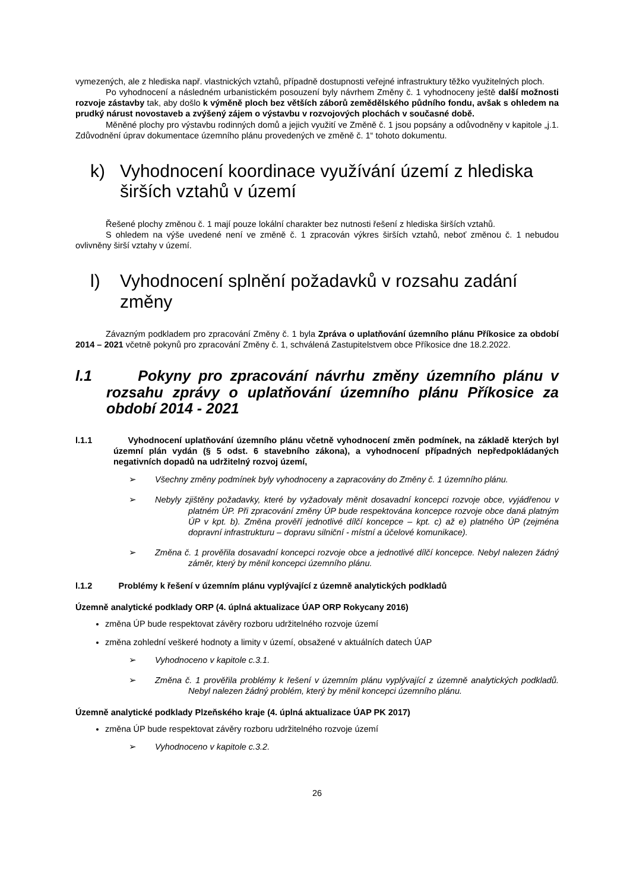vymezených, ale z hlediska např. vlastnických vztahů, případně dostupnosti veřejné infrastruktury těžko využitelných ploch.
Po vyhodnocení a následném urbanistickém posouzení byly návrhem Změny č. 1 vyhodnoceny ještě další možnosti rozvoje zástavby tak, aby došlo k výměně ploch bez větších záborů zemědělského půdního fondu, avšak s ohledem na prudký nárust novostaveb a zvýšený zájem o výstavbu v rozvojových plochách v současné době.
Měněné plochy pro výstavbu rodinných domů a jejich využití ve Změně č. 1 jsou popsány a odůvodněny v kapitole „j.1. Zdůvodnění úprav dokumentace územního plánu provedených ve změně č. 1“ tohoto dokumentu.
k) Vyhodnocení koordinace využívání území z hlediska širších vztahů v území
Řešené plochy změnou č. 1 mají pouze lokální charakter bez nutnosti řešení z hlediska širších vztahů.
S ohledem na výše uvedené není ve změně č. 1 zpracován výkres širších vztahů, neboť změnou č. 1 nebudou ovlivněny širší vztahy v území.
l) Vyhodnocení splnění požadavků v rozsahu zadání změny
Závazným podkladem pro zpracování Změny č. 1 byla Zpráva o uplatňování územního plánu Příkosice za období 2014 – 2021 včetně pokynů pro zpracování Změny č. 1, schválená Zastupitelstvem obce Příkosice dne 18.2.2022.
l.1 Pokyny pro zpracování návrhu změny územního plánu v rozsahu zprávy o uplatňování územního plánu Příkosice za období 2014 - 2021
l.1.1 Vyhodnocení uplatňování územního plánu včetně vyhodnocení změn podmínek, na základě kterých byl územní plán vydán (§ 5 odst. 6 stavebního zákona), a vyhodnocení případných nepředpokládaných negativních dopadů na udržitelný rozvoj území,
➢ Všechny změny podmínek byly vyhodnoceny a zapracovány do Změny č. 1 územního plánu.
➢ Nebyly zjištěny požadavky, které by vyžadovaly měnit dosavadní koncepci rozvoje obce, vyjádřenou v platném ÚP. Při zpracování změny ÚP bude respektována koncepce rozvoje obce daná platným ÚP v kpt. b). Změna prověří jednotlivé dílčí koncepce – kpt. c) až e) platného ÚP (zejména dopravní infrastrukturu – dopravu silniční - místní a účelové komunikace).
➢ Změna č. 1 prověřila dosavadní koncepci rozvoje obce a jednotlivé dílčí koncepce. Nebyl nalezen žádný záměr, který by měnil koncepci územního plánu.
l.1.2 Problémy k řešení v územním plánu vyplývající z územně analytických podkladů
Územně analytické podklady ORP (4. úplná aktualizace ÚAP ORP Rokycany 2016)
změna ÚP bude respektovat závěry rozboru udržitelného rozvoje území
změna zohlední veškeré hodnoty a limity v území, obsažené v aktuálních datech ÚAP
➢ Vyhodnoceno v kapitole c.3.1.
➢ Změna č. 1 prověřila problémy k řešení v územním plánu vyplývající z územně analytických podkladů. Nebyl nalezen žádný problém, který by měnil koncepci územního plánu.
Územně analytické podklady Plzeňského kraje (4. úplná aktualizace ÚAP PK 2017)
změna ÚP bude respektovat závěry rozboru udržitelného rozvoje území
➢ Vyhodnoceno v kapitole c.3.2.
26